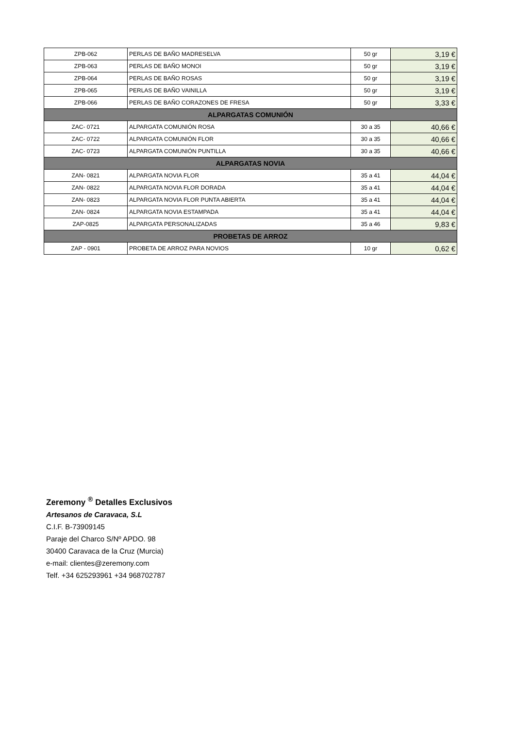| ZPB-062 | PERLAS DE BAÑO MADRESELVA | 50 gr | 3,19 € |
| ZPB-063 | PERLAS DE BAÑO MONOI | 50 gr | 3,19 € |
| ZPB-064 | PERLAS DE BAÑO ROSAS | 50 gr | 3,19 € |
| ZPB-065 | PERLAS DE BAÑO VAINILLA | 50 gr | 3,19 € |
| ZPB-066 | PERLAS DE BAÑO CORAZONES DE FRESA | 50 gr | 3,33 € |
| ALPARGATAS COMUNIÓN | | | |
| ZAC- 0721 | ALPARGATA COMUNIÓN ROSA | 30 a 35 | 40,66 € |
| ZAC- 0722 | ALPARGATA COMUNIÓN FLOR | 30 a 35 | 40,66 € |
| ZAC- 0723 | ALPARGATA COMUNIÓN PUNTILLA | 30 a 35 | 40,66 € |
| ALPARGATAS NOVIA | | | |
| ZAN- 0821 | ALPARGATA NOVIA FLOR | 35 a 41 | 44,04 € |
| ZAN- 0822 | ALPARGATA NOVIA FLOR DORADA | 35 a 41 | 44,04 € |
| ZAN- 0823 | ALPARGATA NOVIA FLOR PUNTA ABIERTA | 35 a 41 | 44,04 € |
| ZAN- 0824 | ALPARGATA NOVIA ESTAMPADA | 35 a 41 | 44,04 € |
| ZAP-0825 | ALPARGATA PERSONALIZADAS | 35 a 46 | 9,83 € |
| PROBETAS DE ARROZ | | | |
| ZAP - 0901 | PROBETA DE ARROZ PARA NOVIOS | 10 gr | 0,62 € |
Zeremony <sup>®</sup> Detalles Exclusivos
Artesanos de Caravaca, S.L
C.I.F. B-73909145
Paraje del Charco S/Nº APDO. 98
30400 Caravaca de la Cruz (Murcia)
e-mail: clientes@zeremony.com
Telf. +34 625293961 +34 968702787